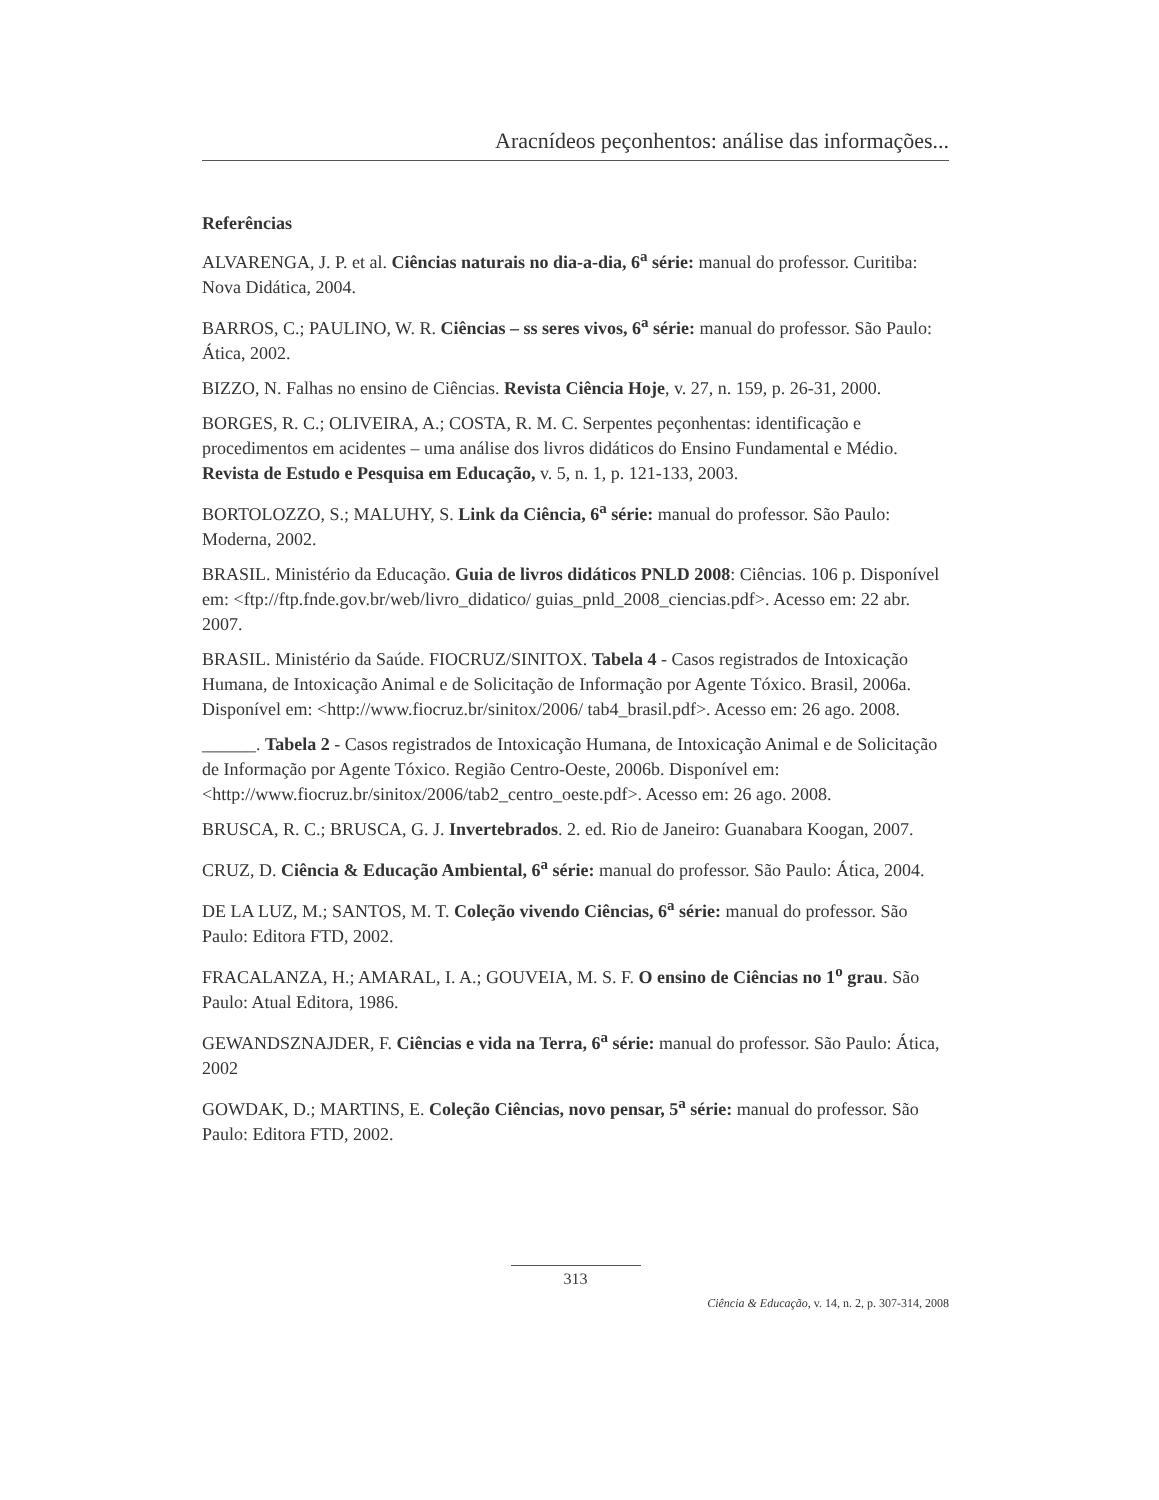Aracnídeos peçonhentos: análise das informações...
Referências
ALVARENGA, J. P. et al. Ciências naturais no dia-a-dia, 6<sup>a</sup> série: manual do professor. Curitiba: Nova Didática, 2004.
BARROS, C.; PAULINO, W. R. Ciências – ss seres vivos, 6<sup>a</sup> série: manual do professor. São Paulo: Ática, 2002.
BIZZO, N. Falhas no ensino de Ciências. Revista Ciência Hoje, v. 27, n. 159, p. 26-31, 2000.
BORGES, R. C.; OLIVEIRA, A.; COSTA, R. M. C. Serpentes peçonhentas: identificação e procedimentos em acidentes – uma análise dos livros didáticos do Ensino Fundamental e Médio. Revista de Estudo e Pesquisa em Educação, v. 5, n. 1, p. 121-133, 2003.
BORTOLOZZO, S.; MALUHY, S. Link da Ciência, 6<sup>a</sup> série: manual do professor. São Paulo: Moderna, 2002.
BRASIL. Ministério da Educação. Guia de livros didáticos PNLD 2008: Ciências. 106 p. Disponível em: <ftp://ftp.fnde.gov.br/web/livro_didatico/ guias_pnld_2008_ciencias.pdf>. Acesso em: 22 abr. 2007.
BRASIL. Ministério da Saúde. FIOCRUZ/SINITOX. Tabela 4 - Casos registrados de Intoxicação Humana, de Intoxicação Animal e de Solicitação de Informação por Agente Tóxico. Brasil, 2006a. Disponível em: <http://www.fiocruz.br/sinitox/2006/ tab4_brasil.pdf>. Acesso em: 26 ago. 2008.
______. Tabela 2 - Casos registrados de Intoxicação Humana, de Intoxicação Animal e de Solicitação de Informação por Agente Tóxico. Região Centro-Oeste, 2006b. Disponível em: <http://www.fiocruz.br/sinitox/2006/tab2_centro_oeste.pdf>. Acesso em: 26 ago. 2008.
BRUSCA, R. C.; BRUSCA, G. J. Invertebrados. 2. ed. Rio de Janeiro: Guanabara Koogan, 2007.
CRUZ, D. Ciência & Educação Ambiental, 6<sup>a</sup> série: manual do professor. São Paulo: Ática, 2004.
DE LA LUZ, M.; SANTOS, M. T. Coleção vivendo Ciências, 6<sup>a</sup> série: manual do professor. São Paulo: Editora FTD, 2002.
FRACALANZA, H.; AMARAL, I. A.; GOUVEIA, M. S. F. O ensino de Ciências no 1<sup>o</sup> grau. São Paulo: Atual Editora, 1986.
GEWANDSZNAJDER, F. Ciências e vida na Terra, 6<sup>a</sup> série: manual do professor. São Paulo: Ática, 2002
GOWDAK, D.; MARTINS, E. Coleção Ciências, novo pensar, 5<sup>a</sup> série: manual do professor. São Paulo: Editora FTD, 2002.
313
Ciência & Educação, v. 14, n. 2, p. 307-314, 2008